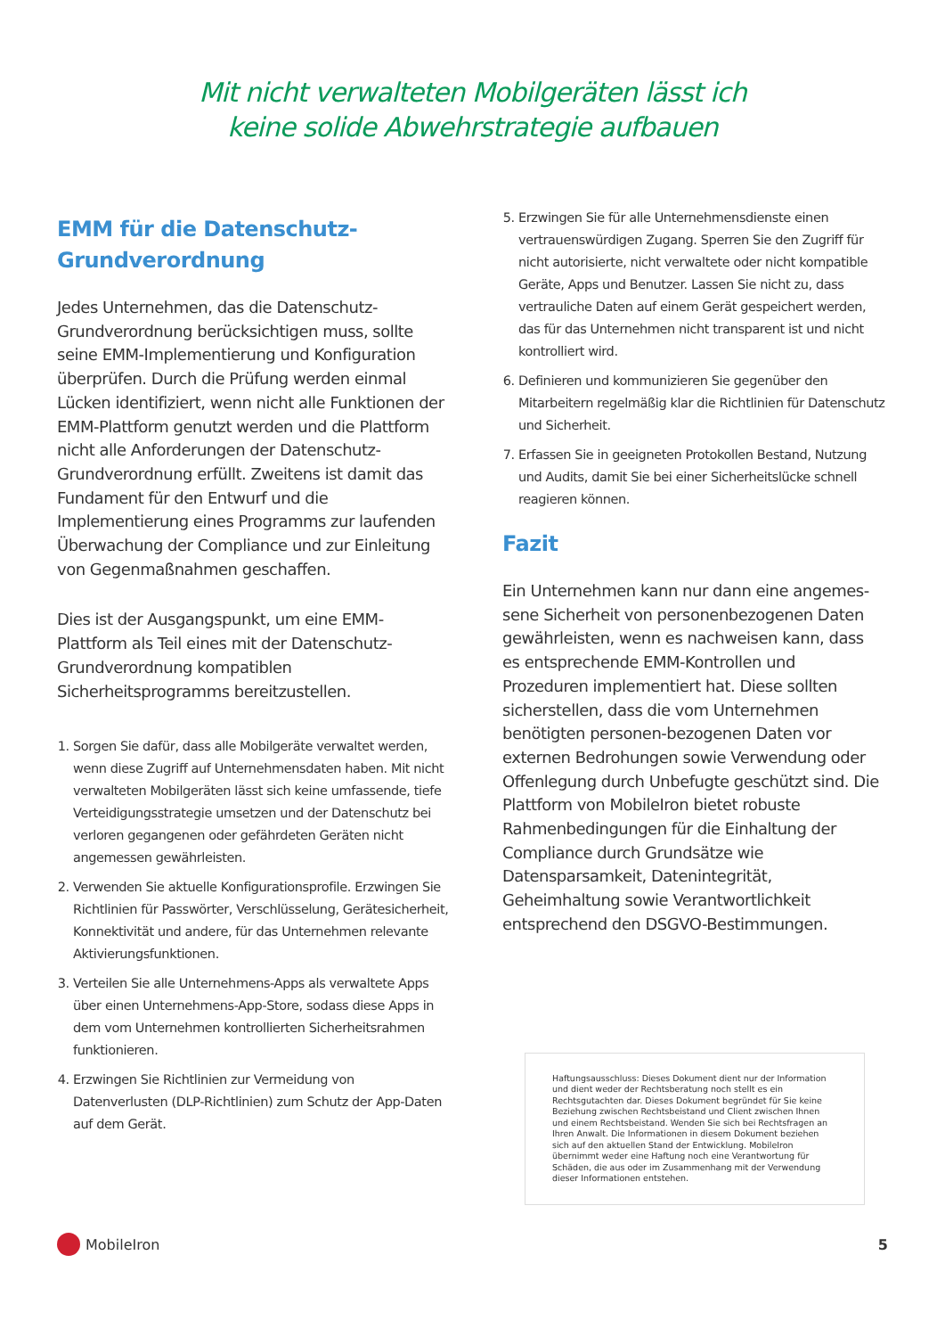Mit nicht verwalteten Mobilgeräten lässt ich
keine solide Abwehrstrategie aufbauen
EMM für die Datenschutz-
Grundverordnung
Jedes Unternehmen, das die Datenschutz-Grundverordnung berücksichtigen muss, sollte seine EMM-Implementierung und Konfiguration überprüfen. Durch die Prüfung werden einmal Lücken identifiziert, wenn nicht alle Funktionen der EMM-Plattform genutzt werden und die Plattform nicht alle Anforderungen der Datenschutz-Grundverordnung erfüllt. Zweitens ist damit das Fundament für den Entwurf und die Implementierung eines Programms zur laufenden Überwachung der Compliance und zur Einleitung von Gegenmaßnahmen geschaffen.
Dies ist der Ausgangspunkt, um eine EMM-Plattform als Teil eines mit der Datenschutz-Grundverordnung kompatiblen Sicherheitsprogramms bereitzustellen.
1. Sorgen Sie dafür, dass alle Mobilgeräte verwaltet werden, wenn diese Zugriff auf Unternehmensdaten haben. Mit nicht verwalteten Mobilgeräten lässt sich keine umfassende, tiefe Verteidigungsstrategie umsetzen und der Datenschutz bei verloren gegangenen oder gefährdeten Geräten nicht angemessen gewährleisten.
2. Verwenden Sie aktuelle Konfigurationsprofile. Erzwingen Sie Richtlinien für Passwörter, Verschlüsselung, Gerätesicherheit, Konnektivität und andere, für das Unternehmen relevante Aktivierungsfunktionen.
3. Verteilen Sie alle Unternehmens-Apps als verwaltete Apps über einen Unternehmens-App-Store, sodass diese Apps in dem vom Unternehmen kontrollierten Sicherheitsrahmen funktionieren.
4. Erzwingen Sie Richtlinien zur Vermeidung von Datenverlusten (DLP-Richtlinien) zum Schutz der App-Daten auf dem Gerät.
5. Erzwingen Sie für alle Unternehmensdienste einen vertrauenswürdigen Zugang. Sperren Sie den Zugriff für nicht autorisierte, nicht verwaltete oder nicht kompatible Geräte, Apps und Benutzer. Lassen Sie nicht zu, dass vertrauliche Daten auf einem Gerät gespeichert werden, das für das Unternehmen nicht transparent ist und nicht kontrolliert wird.
6. Definieren und kommunizieren Sie gegenüber den Mitarbeitern regelmäßig klar die Richtlinien für Datenschutz und Sicherheit.
7. Erfassen Sie in geeigneten Protokollen Bestand, Nutzung und Audits, damit Sie bei einer Sicherheitslücke schnell reagieren können.
Fazit
Ein Unternehmen kann nur dann eine angemes-sene Sicherheit von personenbezogenen Daten gewährleisten, wenn es nachweisen kann, dass es entsprechende EMM-Kontrollen und Prozeduren implementiert hat. Diese sollten sicherstellen, dass die vom Unternehmen benötigten personen-bezogenen Daten vor externen Bedrohungen sowie Verwendung oder Offenlegung durch Unbefugte geschützt sind. Die Plattform von MobileIron bietet robuste Rahmenbedingungen für die Einhaltung der Compliance durch Grundsätze wie Datensparsamkeit, Datenintegrität, Geheimhaltung sowie Verantwortlichkeit entsprechend den DSGVO-Bestimmungen.
Haftungsausschluss: Dieses Dokument dient nur der Information und dient weder der Rechtsberatung noch stellt es ein Rechtsgutachten dar. Dieses Dokument begründet für Sie keine Beziehung zwischen Rechtsbeistand und Client zwischen Ihnen und einem Rechtsbeistand. Wenden Sie sich bei Rechtsfragen an Ihren Anwalt. Die Informationen in diesem Dokument beziehen sich auf den aktuellen Stand der Entwicklung. MobileIron übernimmt weder eine Haftung noch eine Verantwortung für Schäden, die aus oder im Zusammenhang mit der Verwendung dieser Informationen entstehen.
MobileIron 5